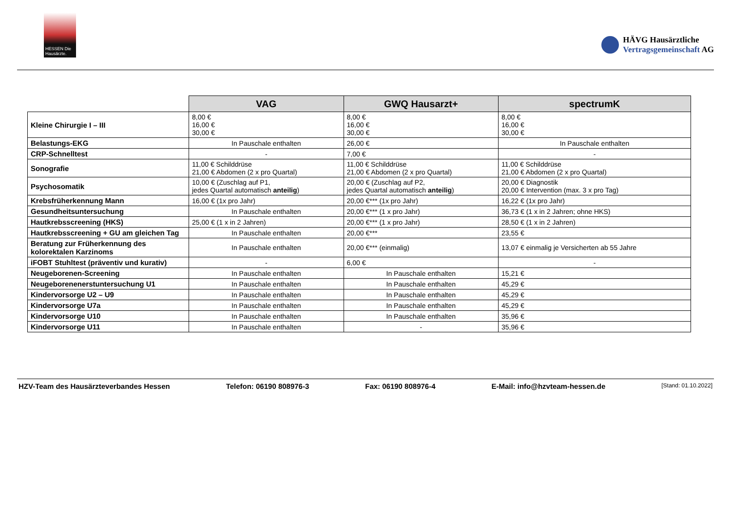HESSEN Die Hausärzte.
HÄVG Hausärztliche
Vertragsgemeinschaft AG
| | VAG | GWQ Hausarzt+ | spectrumK |
| --- | --- | --- | --- |
| Kleine Chirurgie I – III | 8,00 € 16,00 € 30,00 € | 8,00 € 16,00 € 30,00 € | 8,00 € 16,00 € 30,00 € |
| Belastungs-EKG | In Pauschale enthalten | 26,00 € | In Pauschale enthalten |
| CRP-Schnelltest | - | 7,00 € | - |
| Sonografie | 11,00 € Schilddrüse 21,00 € Abdomen (2 x pro Quartal) | 11,00 € Schilddrüse 21,00 € Abdomen (2 x pro Quartal) | 11,00 € Schilddrüse 21,00 € Abdomen (2 x pro Quartal) |
| Psychosomatik | 10,00 € (Zuschlag auf P1, jedes Quartal automatisch anteilig ) | 20,00 € (Zuschlag auf P2, jedes Quartal automatisch anteilig ) | 20,00 € Diagnostik 20,00 € Intervention (max. 3 x pro Tag) |
| Krebsfrüherkennung Mann | 16,00 € (1x pro Jahr) | 20,00 €*** (1x pro Jahr) | 16,22 € (1x pro Jahr) |
| Gesundheitsuntersuchung | In Pauschale enthalten | 20,00 €*** (1 x pro Jahr) | 36,73 € (1 x in 2 Jahren; ohne HKS) |
| Hautkrebsscreening (HKS) | 25,00 € (1 x in 2 Jahren) | 20,00 €*** (1 x pro Jahr) | 28,50 € (1 x in 2 Jahren) |
| Hautkrebsscreening + GU am gleichen Tag | In Pauschale enthalten | 20,00 €*** | 23,55 € |
| Beratung zur Früherkennung des kolorektalen Karzinoms | In Pauschale enthalten | 20,00 €*** (einmalig) | 13,07 € einmalig je Versicherten ab 55 Jahre |
| iFOBT Stuhltest (präventiv und kurativ) | - | 6,00 € | - |
| Neugeborenen-Screening | In Pauschale enthalten | In Pauschale enthalten | 15,21 € |
| Neugeborenenerstuntersuchung U1 | In Pauschale enthalten | In Pauschale enthalten | 45,29 € |
| Kindervorsorge U2 – U9 | In Pauschale enthalten | In Pauschale enthalten | 45,29 € |
| Kindervorsorge U7a | In Pauschale enthalten | In Pauschale enthalten | 45,29 € |
| Kindervorsorge U10 | In Pauschale enthalten | In Pauschale enthalten | 35,96 € |
| Kindervorsorge U11 | In Pauschale enthalten | - | 35,96 € |
HZV-Team des Hausärzteverbandes Hessen Telefon: 06190 808976-3 Fax: 06190 808976-4 E-Mail: info@hzvteam-hessen.de [Stand: 01.10.2022]